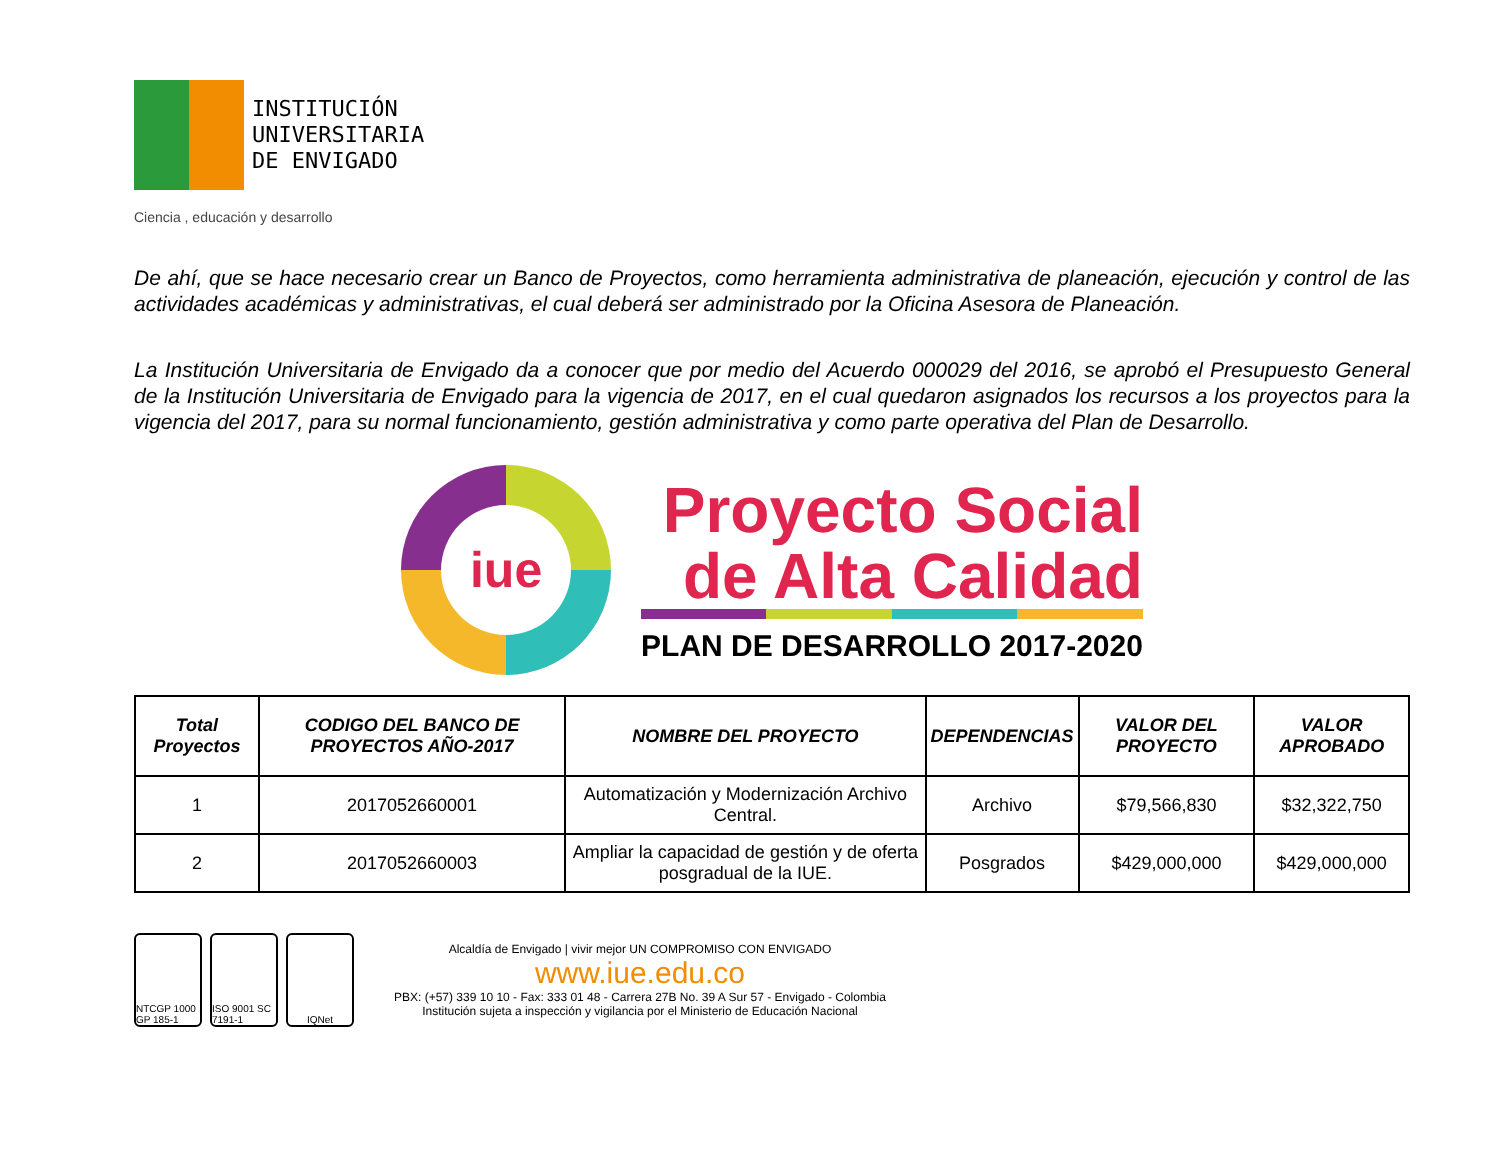INSTITUCIÓN
UNIVERSITARIA
DE ENVIGADO
Ciencia , educación y desarrollo
De ahí, que se hace necesario crear un Banco de Proyectos, como herramienta administrativa de planeación, ejecución y control de las actividades académicas y administrativas, el cual deberá ser administrado por la Oficina Asesora de Planeación.
La Institución Universitaria de Envigado da a conocer que por medio del Acuerdo 000029 del 2016, se aprobó el Presupuesto General de la Institución Universitaria de Envigado para la vigencia de 2017, en el cual quedaron asignados los recursos a los proyectos para la vigencia del 2017, para su normal funcionamiento, gestión administrativa y como parte operativa del Plan de Desarrollo.
iue
Proyecto Social
de Alta Calidad
PLAN DE DESARROLLO 2017-2020
| Total Proyectos | CODIGO DEL BANCO DE PROYECTOS AÑO-2017 | NOMBRE DEL PROYECTO | DEPENDENCIAS | VALOR DEL PROYECTO | VALOR APROBADO |
| --- | --- | --- | --- | --- | --- |
| 1 | 2017052660001 | Automatización y Modernización Archivo Central. | Archivo | $79,566,830 | $32,322,750 |
| 2 | 2017052660003 | Ampliar la capacidad de gestión y de oferta posgradual de la IUE. | Posgrados | $429,000,000 | $429,000,000 |
NTCGP 1000 GP 185-1
ISO 9001 SC 7191-1
IQNet
Alcaldía de Envigado | vivir mejor UN COMPROMISO CON ENVIGADO
www.iue.edu.co
PBX: (+57) 339 10 10 - Fax: 333 01 48 - Carrera 27B No. 39 A Sur 57 - Envigado - Colombia
Institución sujeta a inspección y vigilancia por el Ministerio de Educación Nacional